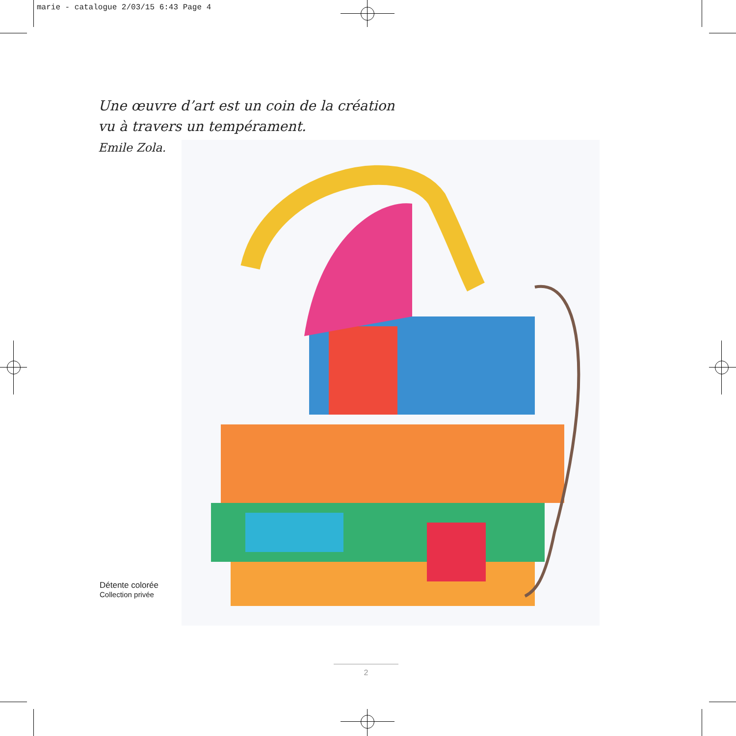marie - catalogue 2/03/15 6:43 Page 4
Une œuvre d’art est un coin de la création
vu à travers un tempérament.
Emile Zola.
Détente colorée
Collection privée
2